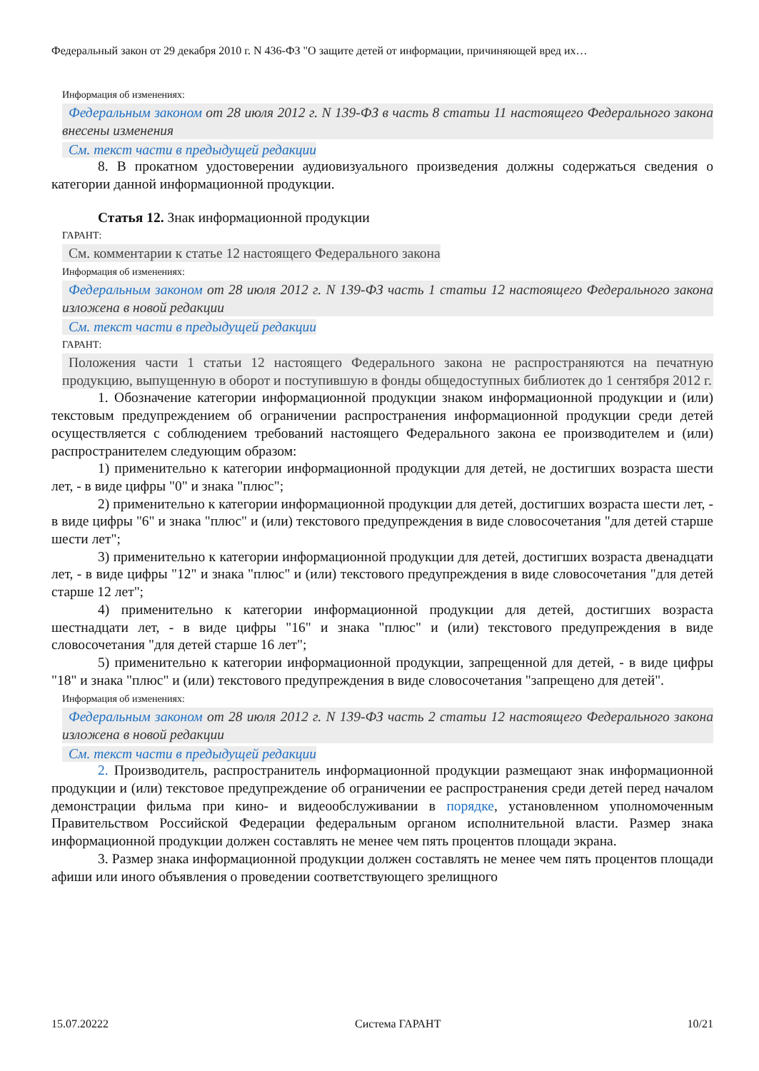Федеральный закон от 29 декабря 2010 г. N 436-ФЗ "О защите детей от информации, причиняющей вред их…
Информация об изменениях:
Федеральным законом от 28 июля 2012 г. N 139-ФЗ в часть 8 статьи 11 настоящего Федерального закона внесены изменения
См. текст части в предыдущей редакции
8. В прокатном удостоверении аудиовизуального произведения должны содержаться сведения о категории данной информационной продукции.
Статья 12. Знак информационной продукции
ГАРАНТ:
См. комментарии к статье 12 настоящего Федерального закона
Информация об изменениях:
Федеральным законом от 28 июля 2012 г. N 139-ФЗ часть 1 статьи 12 настоящего Федерального закона изложена в новой редакции
См. текст части в предыдущей редакции
ГАРАНТ:
Положения части 1 статьи 12 настоящего Федерального закона не распространяются на печатную продукцию, выпущенную в оборот и поступившую в фонды общедоступных библиотек до 1 сентября 2012 г.
1. Обозначение категории информационной продукции знаком информационной продукции и (или) текстовым предупреждением об ограничении распространения информационной продукции среди детей осуществляется с соблюдением требований настоящего Федерального закона ее производителем и (или) распространителем следующим образом:
1) применительно к категории информационной продукции для детей, не достигших возраста шести лет, - в виде цифры "0" и знака "плюс";
2) применительно к категории информационной продукции для детей, достигших возраста шести лет, - в виде цифры "6" и знака "плюс" и (или) текстового предупреждения в виде словосочетания "для детей старше шести лет";
3) применительно к категории информационной продукции для детей, достигших возраста двенадцати лет, - в виде цифры "12" и знака "плюс" и (или) текстового предупреждения в виде словосочетания "для детей старше 12 лет";
4) применительно к категории информационной продукции для детей, достигших возраста шестнадцати лет, - в виде цифры "16" и знака "плюс" и (или) текстового предупреждения в виде словосочетания "для детей старше 16 лет";
5) применительно к категории информационной продукции, запрещенной для детей, - в виде цифры "18" и знака "плюс" и (или) текстового предупреждения в виде словосочетания "запрещено для детей".
Информация об изменениях:
Федеральным законом от 28 июля 2012 г. N 139-ФЗ часть 2 статьи 12 настоящего Федерального закона изложена в новой редакции
См. текст части в предыдущей редакции
2. Производитель, распространитель информационной продукции размещают знак информационной продукции и (или) текстовое предупреждение об ограничении ее распространения среди детей перед началом демонстрации фильма при кино- и видеообслуживании в порядке, установленном уполномоченным Правительством Российской Федерации федеральным органом исполнительной власти. Размер знака информационной продукции должен составлять не менее чем пять процентов площади экрана.
3. Размер знака информационной продукции должен составлять не менее чем пять процентов площади афиши или иного объявления о проведении соответствующего зрелищного
15.07.20222 Система ГАРАНТ 10/21